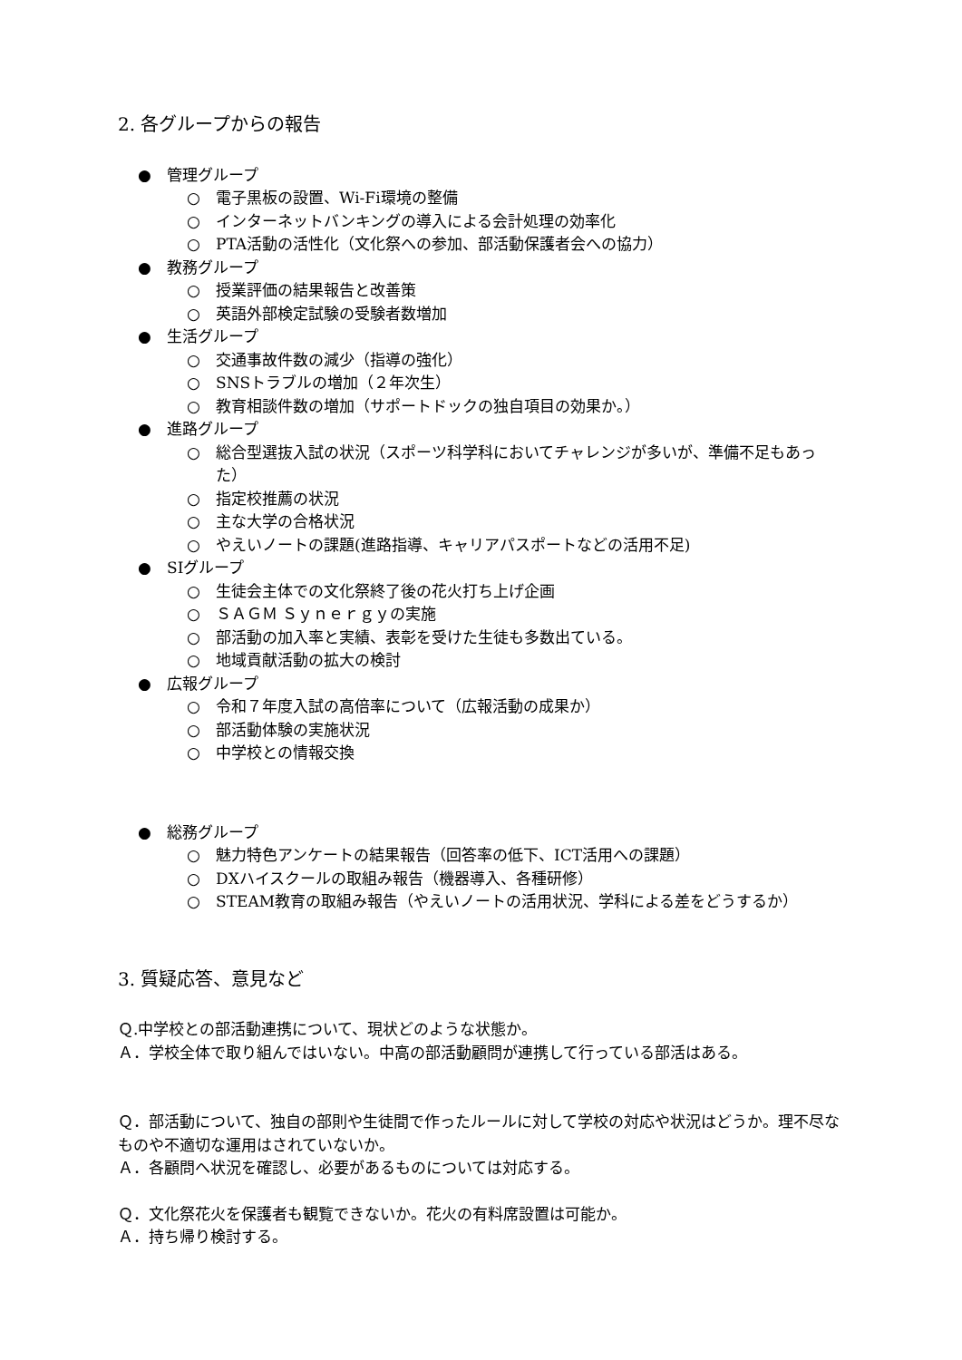2. 各グループからの報告
● 管理グループ
○ 電子黒板の設置、Wi-Fi環境の整備
○ インターネットバンキングの導入による会計処理の効率化
○ PTA活動の活性化（文化祭への参加、部活動保護者会への協力）
● 教務グループ
○ 授業評価の結果報告と改善策
○ 英語外部検定試験の受験者数増加
● 生活グループ
○ 交通事故件数の減少（指導の強化）
○ SNSトラブルの増加（２年次生）
○ 教育相談件数の増加（サポートドックの独自項目の効果か。）
● 進路グループ
○ 総合型選抜入試の状況（スポーツ科学科においてチャレンジが多いが、準備不足もあった）
○ 指定校推薦の状況
○ 主な大学の合格状況
○ やえいノートの課題(進路指導、キャリアパスポートなどの活用不足)
● SIグループ
○ 生徒会主体での文化祭終了後の花火打ち上げ企画
○ ＳＡＧＭ Ｓｙｎｅｒｇｙの実施
○ 部活動の加入率と実績、表彰を受けた生徒も多数出ている。
○ 地域貢献活動の拡大の検討
● 広報グループ
○ 令和７年度入試の高倍率について（広報活動の成果か）
○ 部活動体験の実施状況
○ 中学校との情報交換
● 総務グループ
○ 魅力特色アンケートの結果報告（回答率の低下、ICT活用への課題）
○ DXハイスクールの取組み報告（機器導入、各種研修）
○ STEAM教育の取組み報告（やえいノートの活用状況、学科による差をどうするか）
3. 質疑応答、意見など
Ｑ.中学校との部活動連携について、現状どのような状態か。
Ａ．学校全体で取り組んではいない。中高の部活動顧問が連携して行っている部活はある。
Ｑ．部活動について、独自の部則や生徒間で作ったルールに対して学校の対応や状況はどうか。理不尽なものや不適切な運用はされていないか。
Ａ．各顧問へ状況を確認し、必要があるものについては対応する。
Ｑ．文化祭花火を保護者も観覧できないか。花火の有料席設置は可能か。
Ａ．持ち帰り検討する。